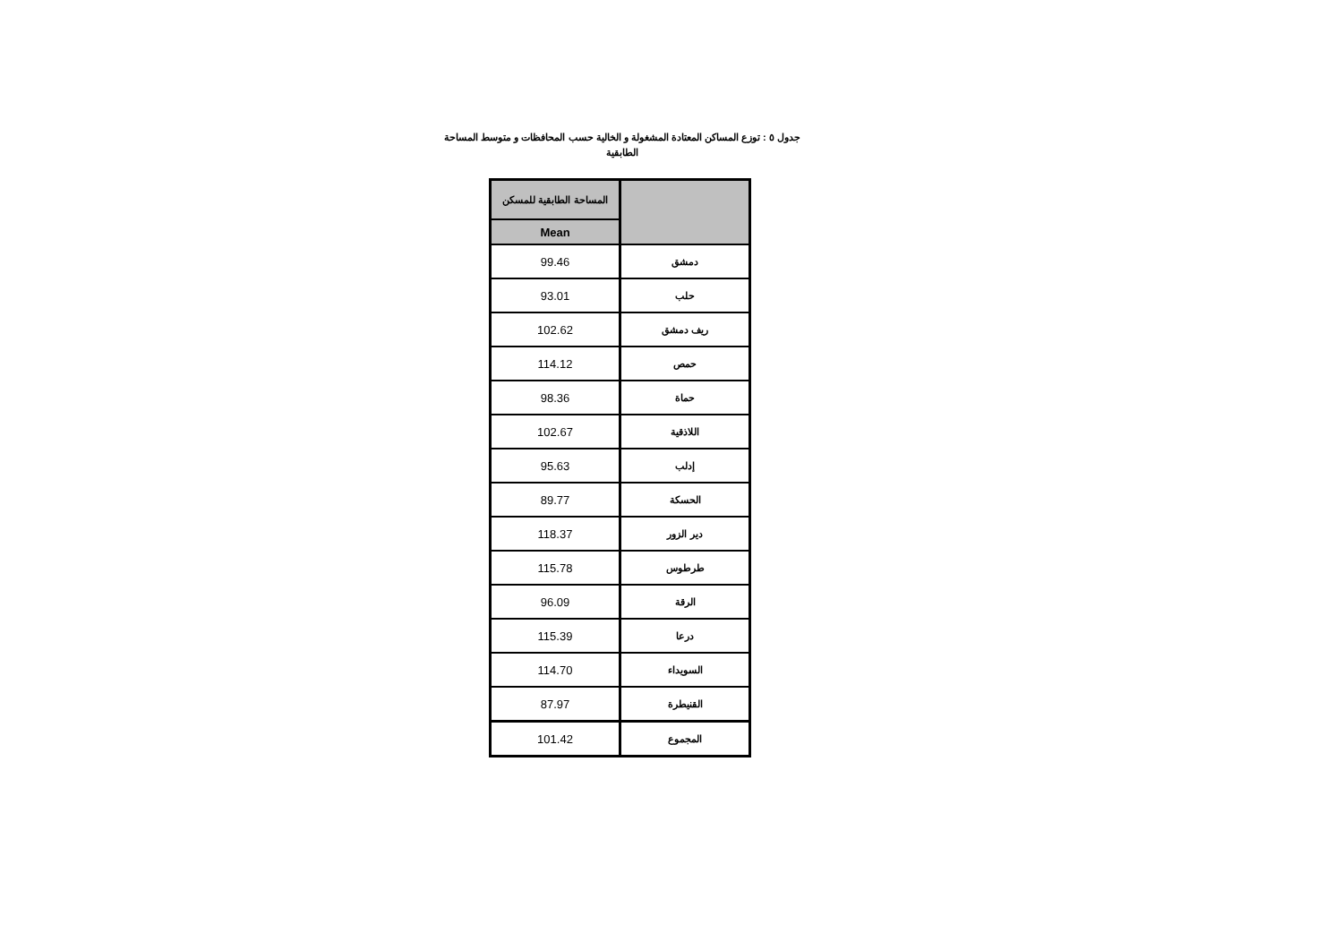جدول ٥ : توزع المساكن المعتادة المشغولة و الخالية حسب المحافظات و متوسط المساحة الطابقية
| | المساحة الطابقية للمسكن |
| --- | --- |
| | Mean |
| دمشق | 99.46 |
| حلب | 93.01 |
| ريف دمشق | 102.62 |
| حمص | 114.12 |
| حماة | 98.36 |
| اللاذقية | 102.67 |
| إدلب | 95.63 |
| الحسكة | 89.77 |
| دير الزور | 118.37 |
| طرطوس | 115.78 |
| الرقة | 96.09 |
| درعا | 115.39 |
| السويداء | 114.70 |
| القنيطرة | 87.97 |
| المجموع | 101.42 |